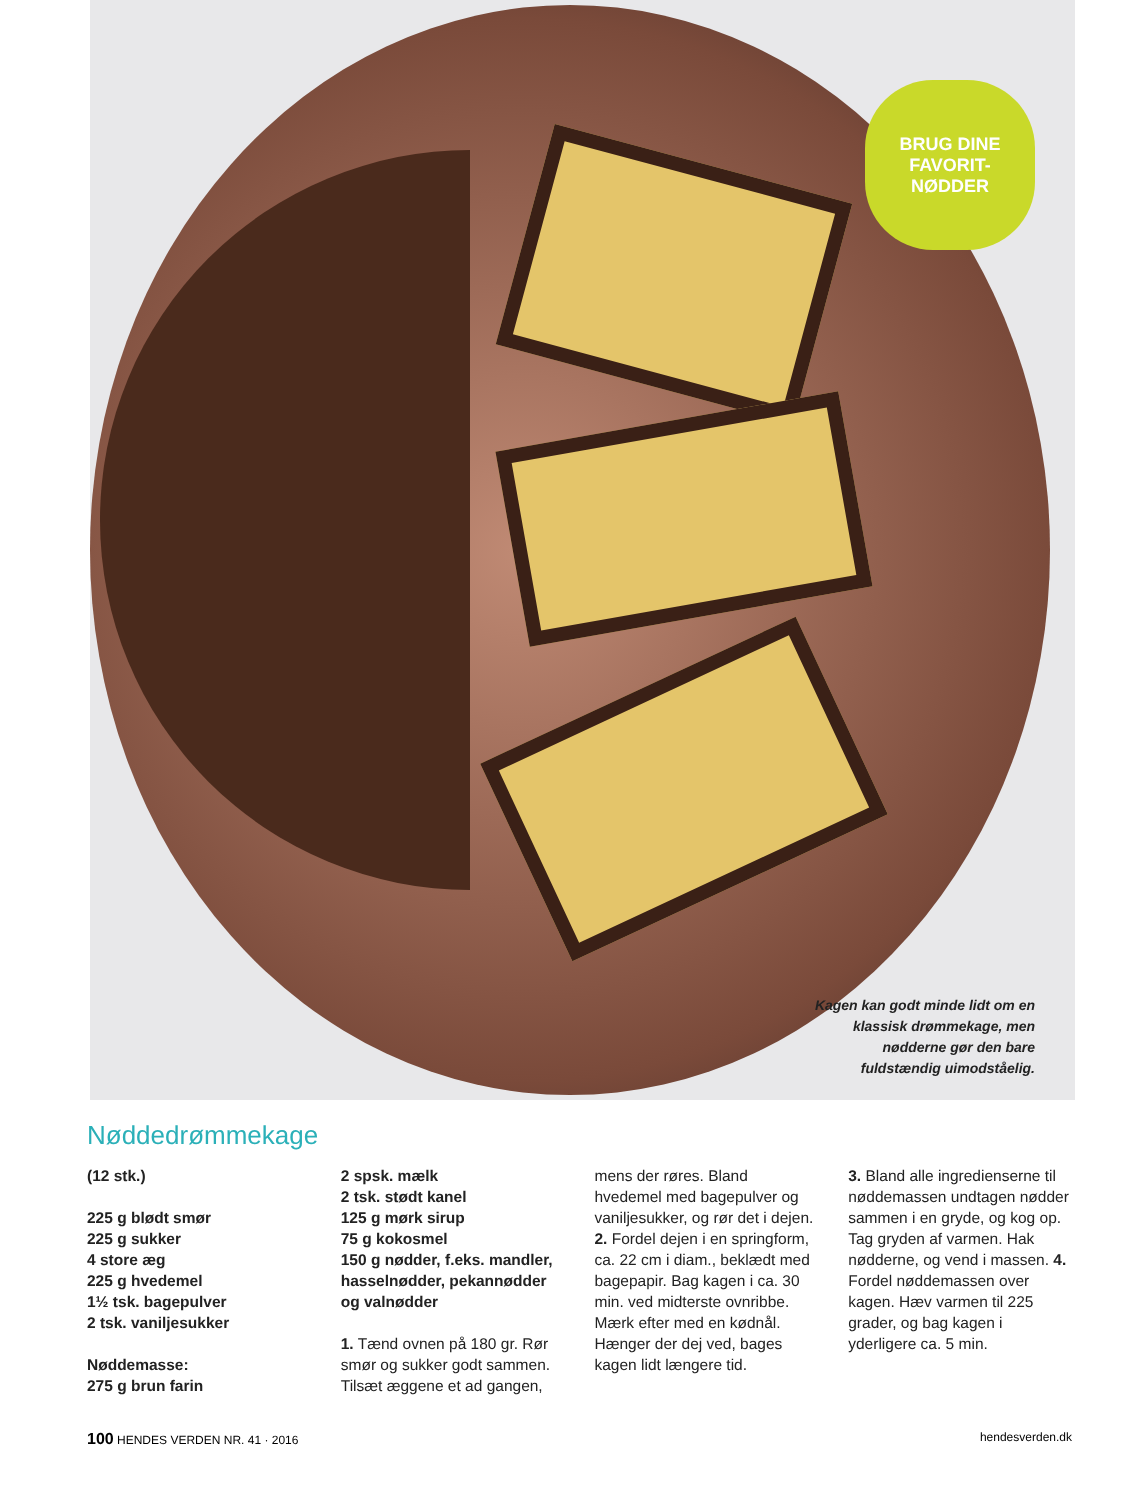BRUG DINE
FAVORIT-
NØDDER
Kagen kan godt minde lidt om en klassisk drømmekage, men nødderne gør den bare fuldstændig uimodståelig.
Nøddedrømmekage
(12 stk.)
225 g blødt smør
225 g sukker
4 store æg
225 g hvedemel
1½ tsk. bagepulver
2 tsk. vaniljesukker
Nøddemasse:
275 g brun farin
2 spsk. mælk
2 tsk. stødt kanel
125 g mørk sirup
75 g kokosmel
150 g nødder, f.eks. mandler, hasselnødder, pekannødder og valnødder
1. Tænd ovnen på 180 gr. Rør smør og sukker godt sammen. Tilsæt æggene et ad gangen,
mens der røres. Bland hvedemel med bagepulver og vaniljesukker, og rør det i dejen. 2. Fordel dejen i en springform, ca. 22 cm i diam., beklædt med bagepapir. Bag kagen i ca. 30 min. ved midterste ovnribbe. Mærk efter med en kødnål. Hænger der dej ved, bages kagen lidt længere tid.
3. Bland alle ingredienserne til nøddemassen undtagen nødder sammen i en gryde, og kog op. Tag gryden af varmen. Hak nødderne, og vend i massen. 4. Fordel nøddemassen over kagen. Hæv varmen til 225 grader, og bag kagen i yderligere ca. 5 min.
100 HENDES VERDEN NR. 41 · 2016 hendesverden.dk